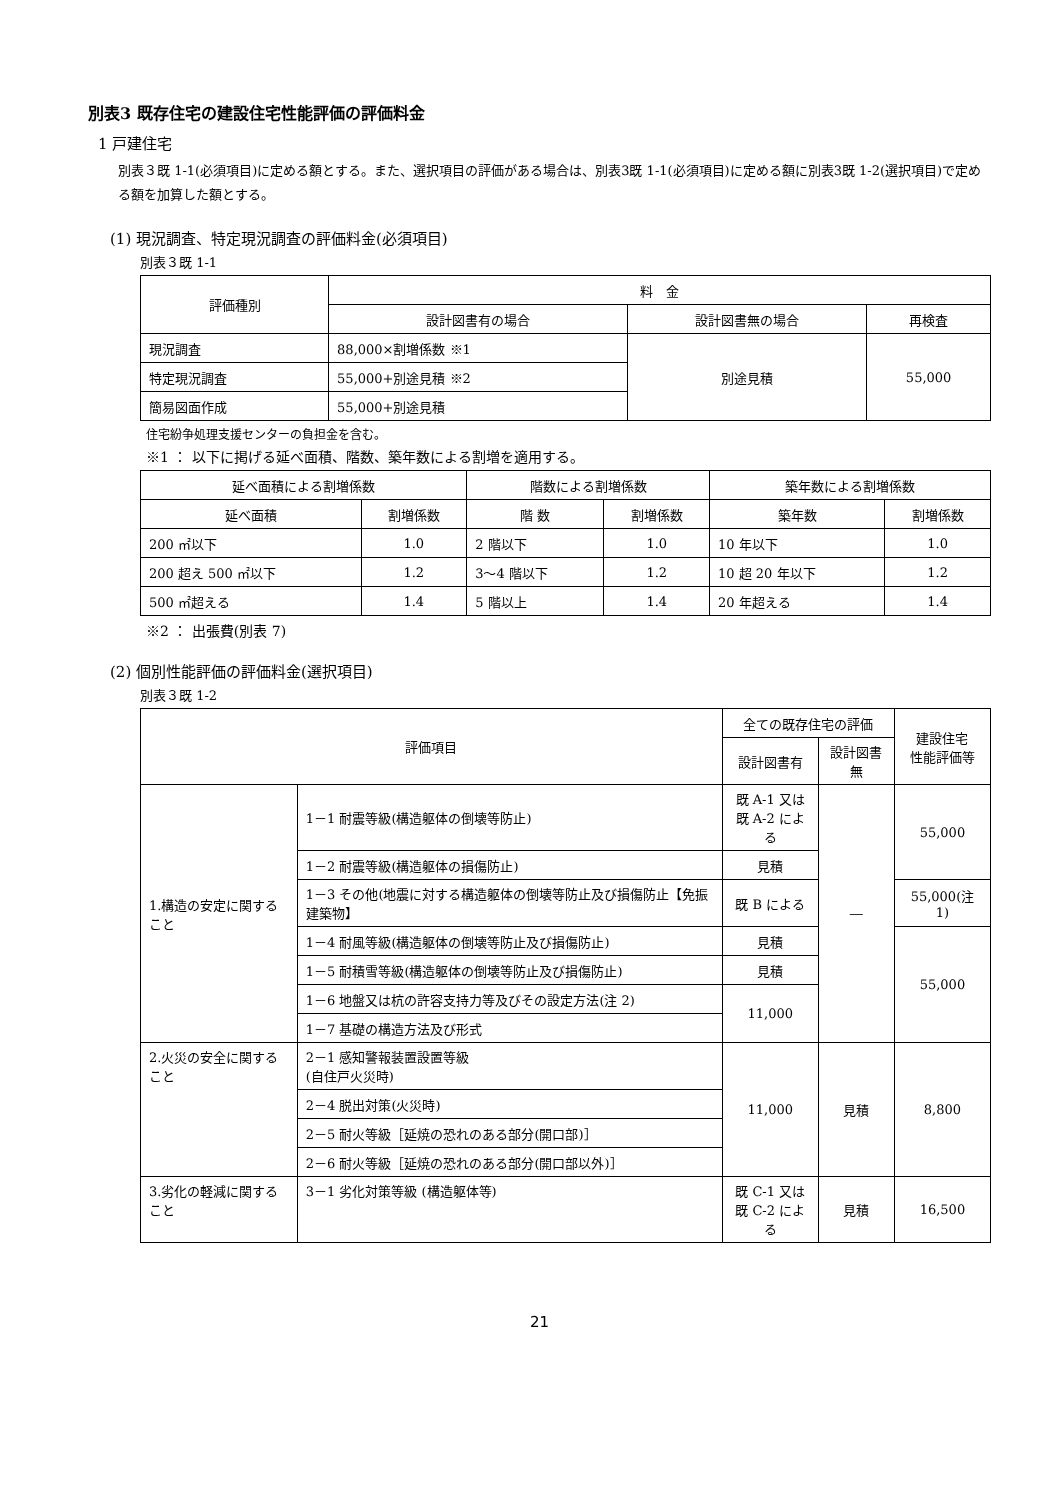別表3 既存住宅の建設住宅性能評価の評価料金
1 戸建住宅
別表３既 1-1(必須項目)に定める額とする。また、選択項目の評価がある場合は、別表3既 1-1(必須項目)に定める額に別表3既 1-2(選択項目)で定める額を加算した額とする。
(1) 現況調査、特定現況調査の評価料金(必須項目)
別表３既 1-1
| 評価種別 | 料 金 | | |
| --- | --- | --- | --- |
| | 設計図書有の場合 | 設計図書無の場合 | 再検査 |
| 現況調査 | 88,000×割増係数 ※1 | 別途見積 | 55,000 |
| 特定現況調査 | 55,000+別途見積 ※2 | | |
| 簡易図面作成 | 55,000+別途見積 | | |
住宅紛争処理支援センターの負担金を含む。
※1 ： 以下に掲げる延べ面積、階数、築年数による割増を適用する。
| 延べ面積による割増係数 | | 階数による割増係数 | | 築年数による割増係数 | |
| --- | --- | --- | --- | --- | --- |
| 延べ面積 | 割増係数 | 階 数 | 割増係数 | 築年数 | 割増係数 |
| 200 ㎡以下 | 1.0 | 2 階以下 | 1.0 | 10 年以下 | 1.0 |
| 200 超え 500 ㎡以下 | 1.2 | 3～4 階以下 | 1.2 | 10 超 20 年以下 | 1.2 |
| 500 ㎡超える | 1.4 | 5 階以上 | 1.4 | 20 年超える | 1.4 |
※2 ： 出張費(別表 7)
(2) 個別性能評価の評価料金(選択項目)
別表３既 1-2
| 評価項目 | | 全ての既存住宅の評価 | | 建設住宅 性能評価等 |
| --- | --- | --- | --- | --- |
| | | 設計図書有 | 設計図書無 | |
| 1.構造の安定に関すること | 1－1 耐震等級(構造躯体の倒壊等防止) | 既 A-1 又は 既 A-2 による | ― | 55,000 |
| | 1－2 耐震等級(構造躯体の損傷防止) | 見積 | | |
| | 1－3 その他(地震に対する構造躯体の倒壊等防止及び損傷防止【免振建築物】 | 既 B による | | 55,000(注 1) |
| | 1－4 耐風等級(構造躯体の倒壊等防止及び損傷防止) | 見積 | | 55,000 |
| | 1－5 耐積雪等級(構造躯体の倒壊等防止及び損傷防止) | 見積 | | |
| | 1－6 地盤又は杭の許容支持力等及びその設定方法(注 2) | 11,000 | | |
| | 1－7 基礎の構造方法及び形式 | | | |
| 2.火災の安全に関すること | 2－1 感知警報装置設置等級 (自住戸火災時) | 11,000 | 見積 | 8,800 |
| | 2－4 脱出対策(火災時) | | | |
| | 2－5 耐火等級［延焼の恐れのある部分(開口部)］ | | | |
| | 2－6 耐火等級［延焼の恐れのある部分(開口部以外)］ | | | |
| 3.劣化の軽減に関すること | 3－1 劣化対策等級 (構造躯体等) | 既 C-1 又は 既 C-2 による | 見積 | 16,500 |
21